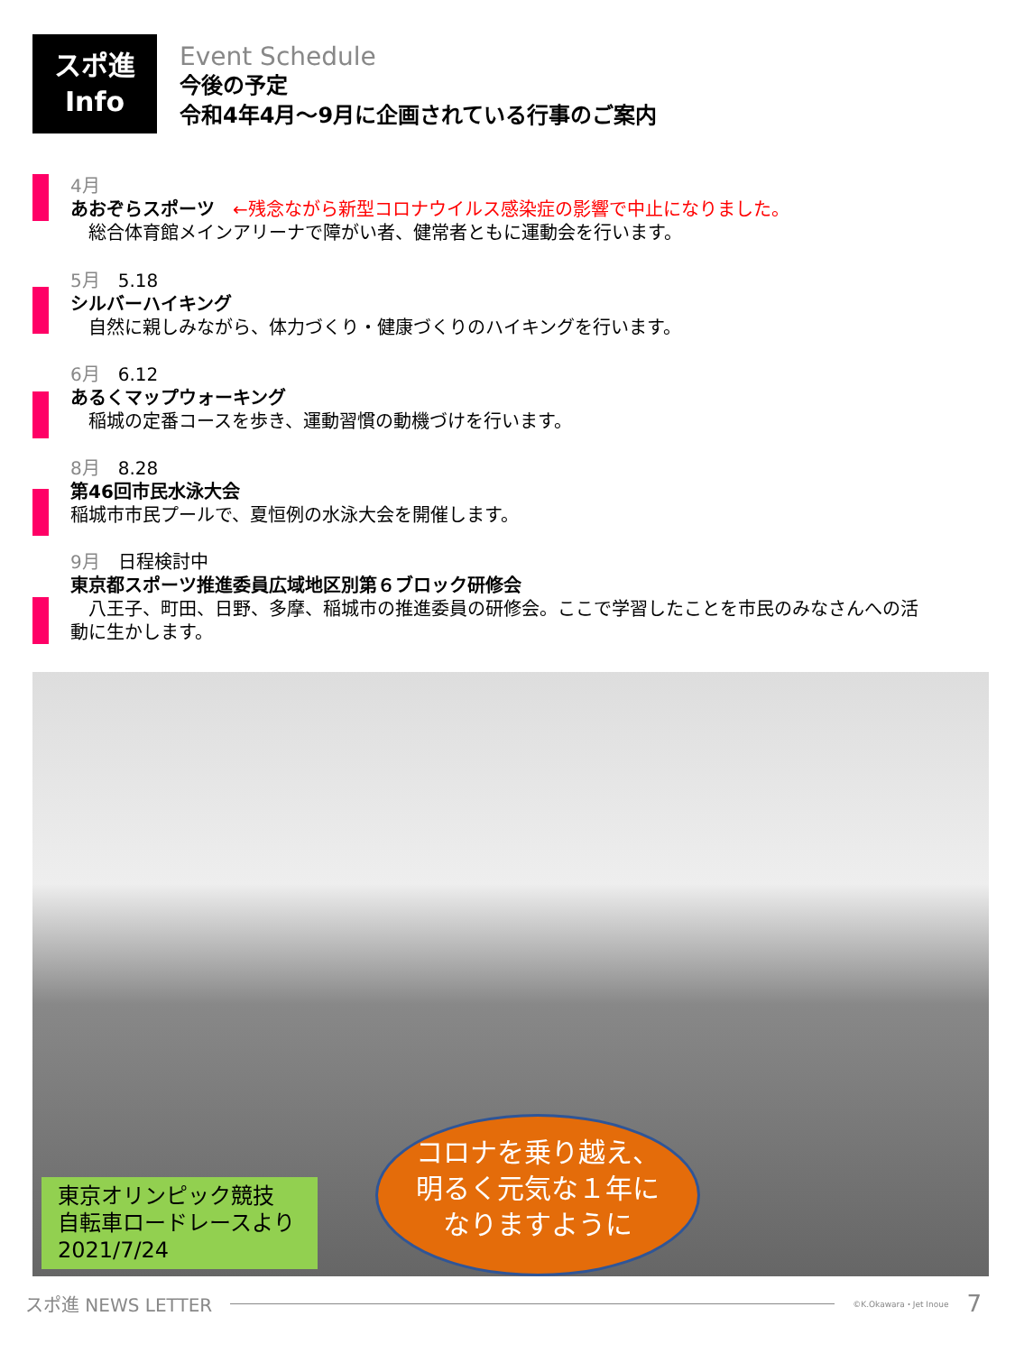スポ進
Info
Event Schedule
今後の予定
令和4年4月～9月に企画されている行事のご案内
4月
あおぞらスポーツ　←残念ながら新型コロナウイルス感染症の影響で中止になりました。
　総合体育館メインアリーナで障がい者、健常者ともに運動会を行います。
5月　5.18
シルバーハイキング
　自然に親しみながら、体力づくり・健康づくりのハイキングを行います。
6月　6.12
あるくマップウォーキング
　稲城の定番コースを歩き、運動習慣の動機づけを行います。
8月　8.28
第46回市民水泳大会
稲城市市民プールで、夏恒例の水泳大会を開催します。
9月　日程検討中
東京都スポーツ推進委員広域地区別第６ブロック研修会
　八王子、町田、日野、多摩、稲城市の推進委員の研修会。ここで学習したことを市民のみなさんへの活動に生かします。
東京オリンピック競技
自転車ロードレースより
2021/7/24
コロナを乗り越え、
明るく元気な１年に
なりますように
スポ進 NEWS LETTER
©K.Okawara・Jet Inoue 7